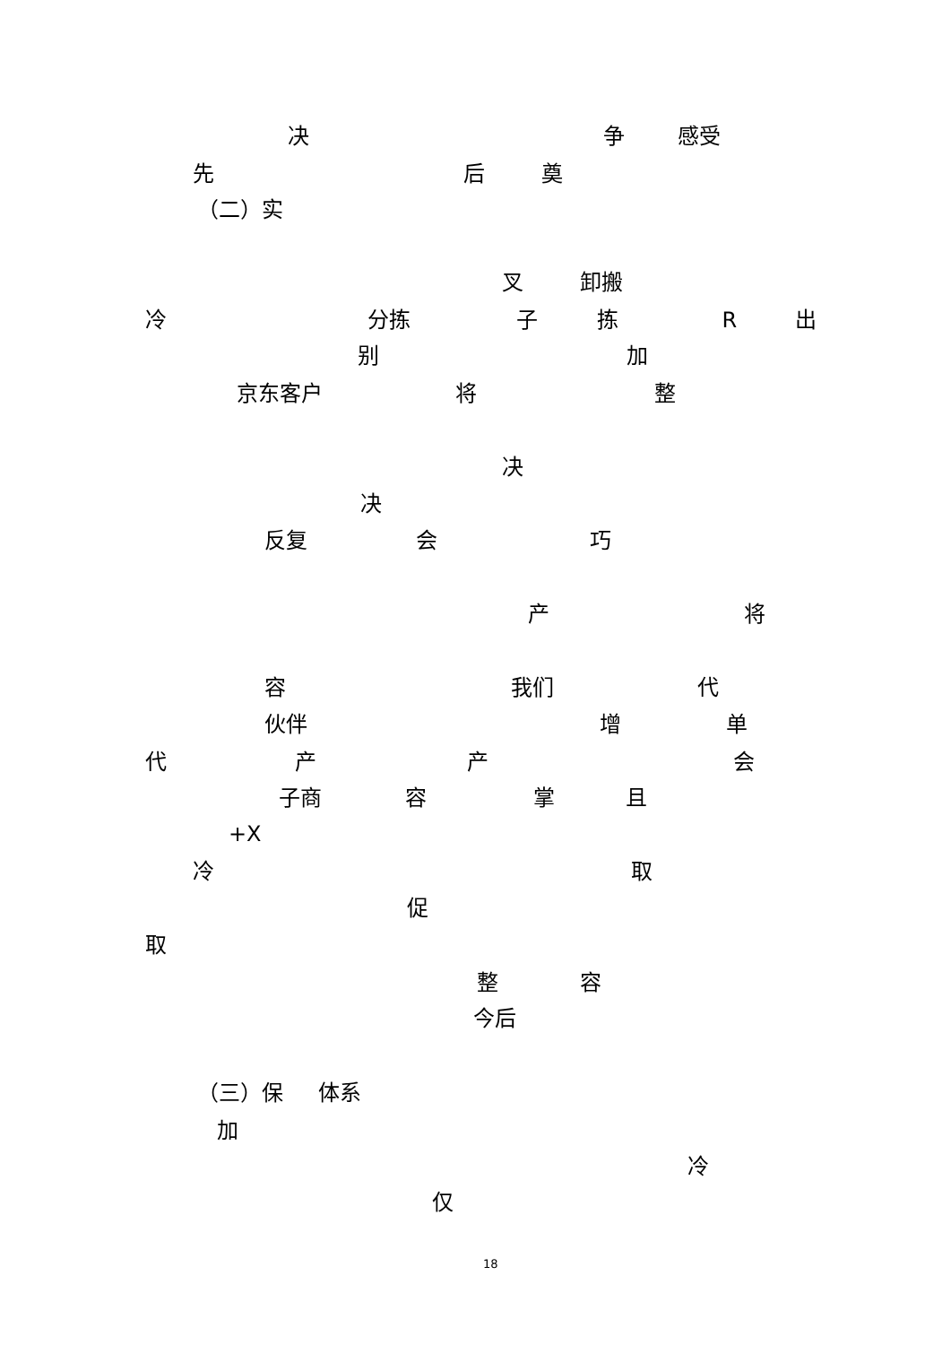决 争 感受
先 后 奠
（二）实
叉 卸搬
冷 分拣 子 拣 R 出
别 加
京东客户 将 整
决
决
反复 会 巧
产 将
容 我们 代
伙伴 增 单
代 产 产 会
子商 容 掌 且
+X
冷 取
促
取
整 容
今后
（三）保 体系
加
冷
仅
18